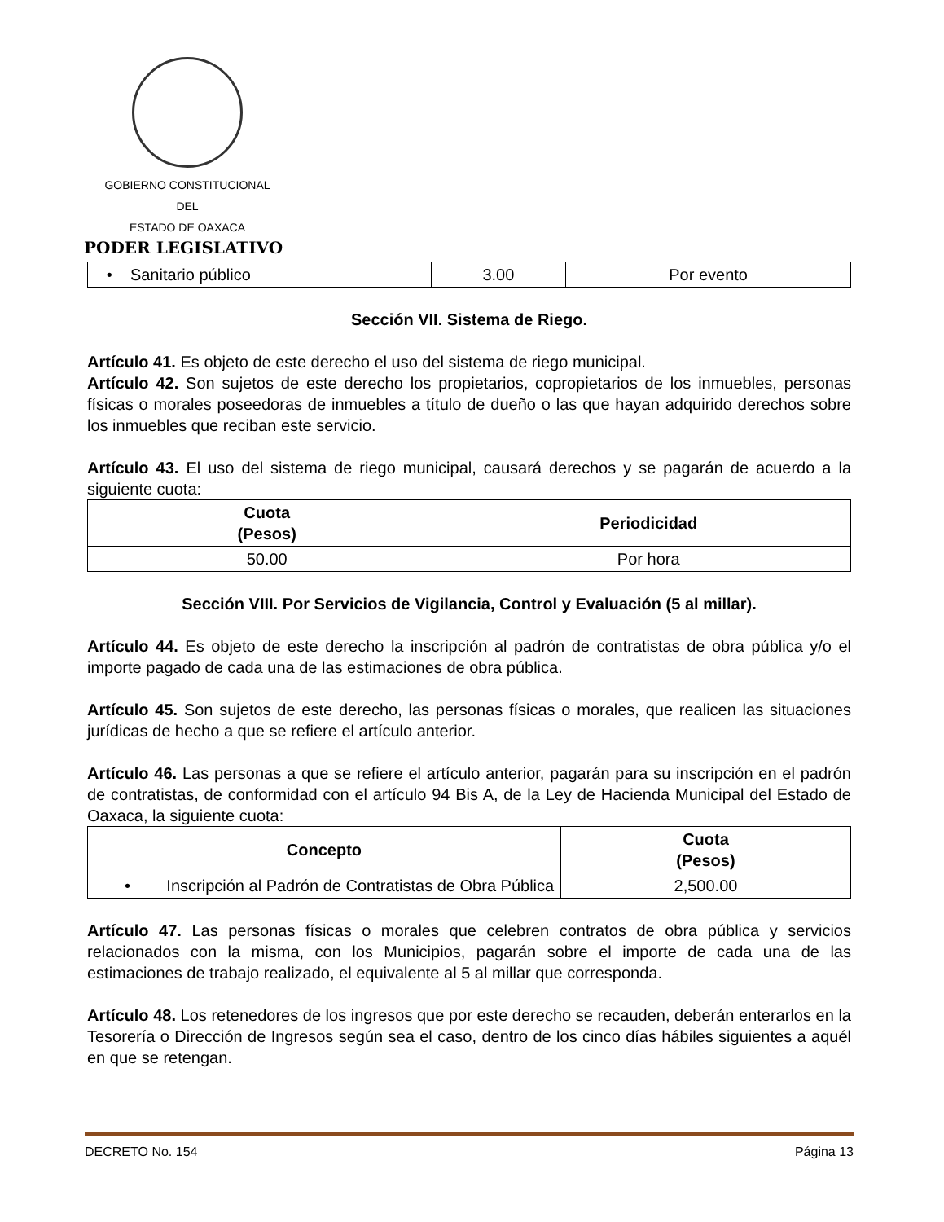GOBIERNO CONSTITUCIONAL
DEL
ESTADO DE OAXACA
PODER LEGISLATIVO
| • Sanitario público | 3.00 | Por evento |
Sección VII. Sistema de Riego.
Artículo 41. Es objeto de este derecho el uso del sistema de riego municipal.
Artículo 42. Son sujetos de este derecho los propietarios, copropietarios de los inmuebles, personas físicas o morales poseedoras de inmuebles a título de dueño o las que hayan adquirido derechos sobre los inmuebles que reciban este servicio.
Artículo 43. El uso del sistema de riego municipal, causará derechos y se pagarán de acuerdo a la siguiente cuota:
| Cuota (Pesos) | Periodicidad |
| --- | --- |
| 50.00 | Por hora |
Sección VIII. Por Servicios de Vigilancia, Control y Evaluación (5 al millar).
Artículo 44. Es objeto de este derecho la inscripción al padrón de contratistas de obra pública y/o el importe pagado de cada una de las estimaciones de obra pública.
Artículo 45. Son sujetos de este derecho, las personas físicas o morales, que realicen las situaciones jurídicas de hecho a que se refiere el artículo anterior.
Artículo 46. Las personas a que se refiere el artículo anterior, pagarán para su inscripción en el padrón de contratistas, de conformidad con el artículo 94 Bis A, de la Ley de Hacienda Municipal del Estado de Oaxaca, la siguiente cuota:
| Concepto | Cuota (Pesos) |
| --- | --- |
| • Inscripción al Padrón de Contratistas de Obra Pública | 2,500.00 |
Artículo 47. Las personas físicas o morales que celebren contratos de obra pública y servicios relacionados con la misma, con los Municipios, pagarán sobre el importe de cada una de las estimaciones de trabajo realizado, el equivalente al 5 al millar que corresponda.
Artículo 48. Los retenedores de los ingresos que por este derecho se recauden, deberán enterarlos en la Tesorería o Dirección de Ingresos según sea el caso, dentro de los cinco días hábiles siguientes a aquél en que se retengan.
DECRETO No. 154 Página 13